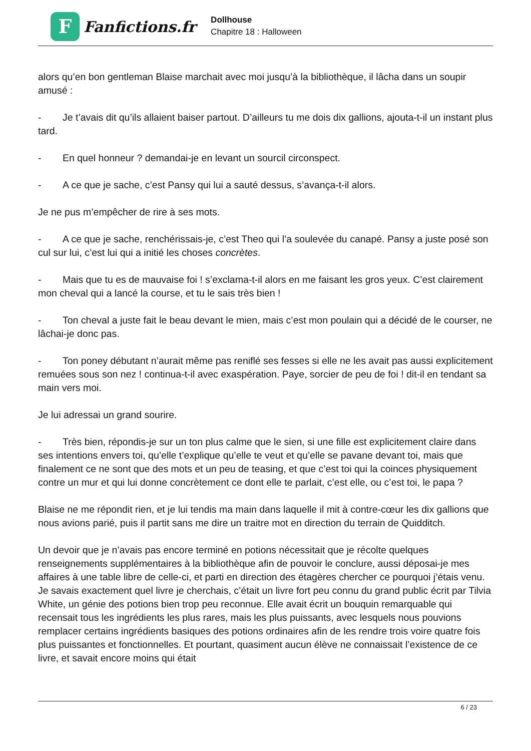F
Fanfictions.fr
Dollhouse
Chapitre 18 : Halloween
alors qu’en bon gentleman Blaise marchait avec moi jusqu’à la bibliothèque, il lâcha dans un soupir amusé :
- Je t’avais dit qu’ils allaient baiser partout. D’ailleurs tu me dois dix gallions, ajouta-t-il un instant plus tard.
- En quel honneur ? demandai-je en levant un sourcil circonspect.
- A ce que je sache, c’est Pansy qui lui a sauté dessus, s’avança-t-il alors.
Je ne pus m’empêcher de rire à ses mots.
- A ce que je sache, renchérissais-je, c’est Theo qui l’a soulevée du canapé. Pansy a juste posé son cul sur lui, c’est lui qui a initié les choses concrètes.
- Mais que tu es de mauvaise foi ! s’exclama-t-il alors en me faisant les gros yeux. C’est clairement mon cheval qui a lancé la course, et tu le sais très bien !
- Ton cheval a juste fait le beau devant le mien, mais c’est mon poulain qui a décidé de le courser, ne lâchai-je donc pas.
- Ton poney débutant n’aurait même pas reniflé ses fesses si elle ne les avait pas aussi explicitement remuées sous son nez ! continua-t-il avec exaspération. Paye, sorcier de peu de foi ! dit-il en tendant sa main vers moi.
Je lui adressai un grand sourire.
- Très bien, répondis-je sur un ton plus calme que le sien, si une fille est explicitement claire dans ses intentions envers toi, qu’elle t’explique qu’elle te veut et qu’elle se pavane devant toi, mais que finalement ce ne sont que des mots et un peu de teasing, et que c’est toi qui la coinces physiquement contre un mur et qui lui donne concrètement ce dont elle te parlait, c’est elle, ou c’est toi, le papa ?
Blaise ne me répondit rien, et je lui tendis ma main dans laquelle il mit à contre-cœur les dix gallions que nous avions parié, puis il partit sans me dire un traitre mot en direction du terrain de Quidditch.
Un devoir que je n’avais pas encore terminé en potions nécessitait que je récolte quelques renseignements supplémentaires à la bibliothèque afin de pouvoir le conclure, aussi déposai-je mes affaires à une table libre de celle-ci, et parti en direction des étagères chercher ce pourquoi j’étais venu. Je savais exactement quel livre je cherchais, c’était un livre fort peu connu du grand public écrit par Tilvia White, un génie des potions bien trop peu reconnue. Elle avait écrit un bouquin remarquable qui recensait tous les ingrédients les plus rares, mais les plus puissants, avec lesquels nous pouvions remplacer certains ingrédients basiques des potions ordinaires afin de les rendre trois voire quatre fois plus puissantes et fonctionnelles. Et pourtant, quasiment aucun élève ne connaissait l’existence de ce livre, et savait encore moins qui était
6 / 23